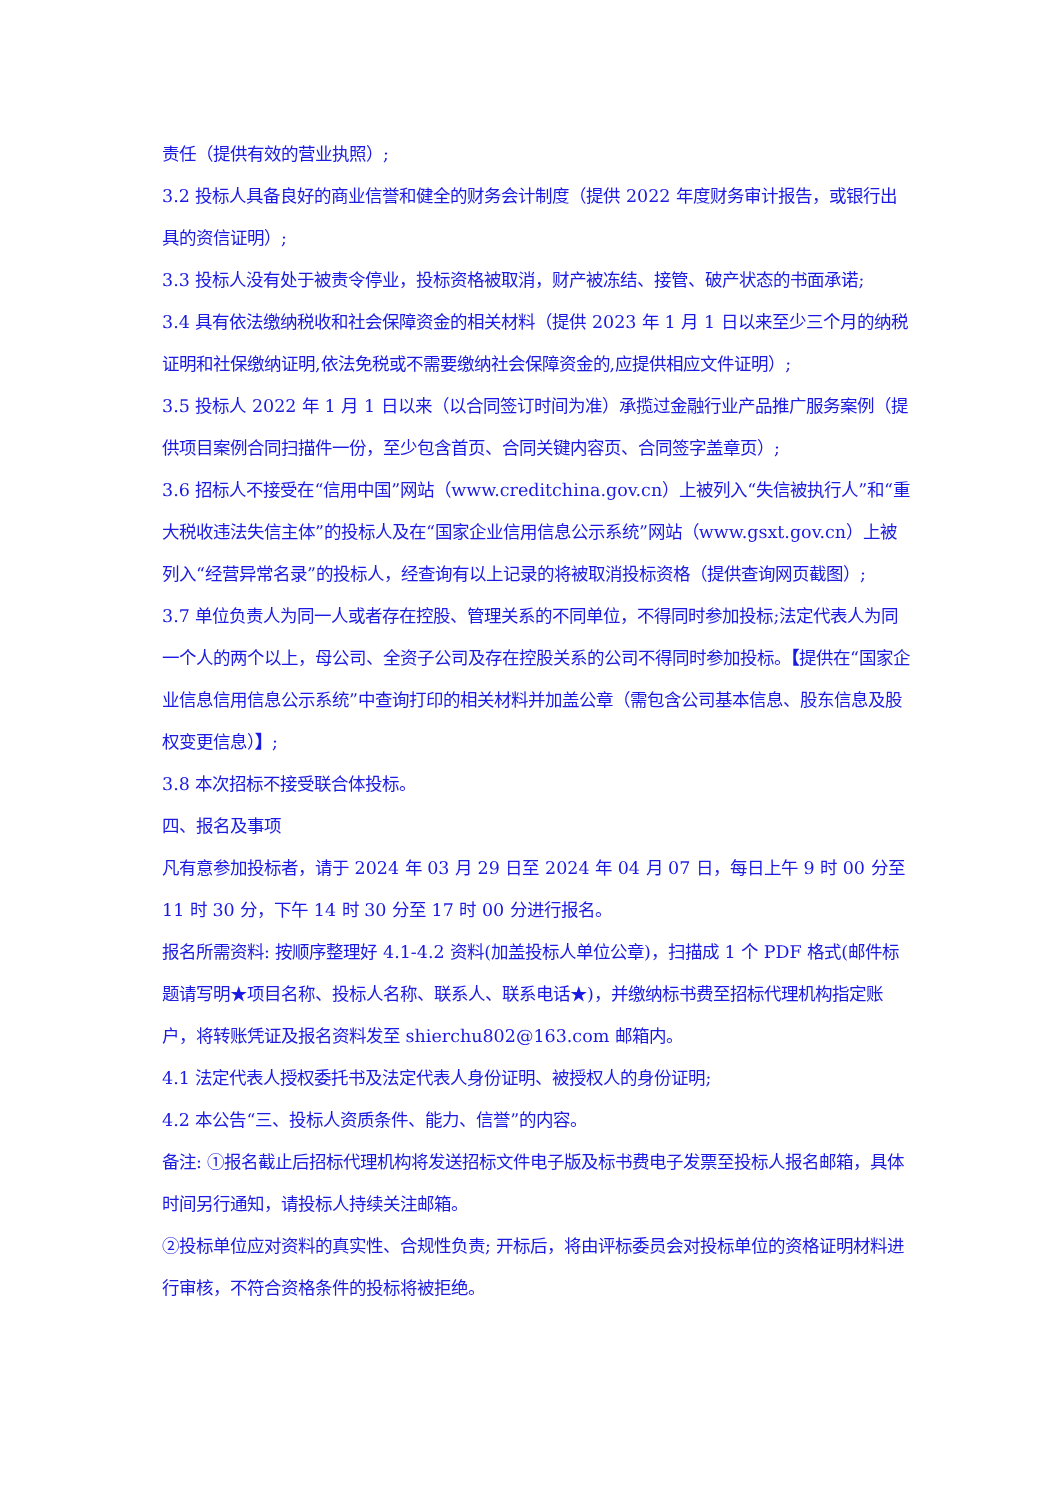责任（提供有效的营业执照）;
3.2 投标人具备良好的商业信誉和健全的财务会计制度（提供 2022 年度财务审计报告，或银行出具的资信证明）;
3.3 投标人没有处于被责令停业，投标资格被取消，财产被冻结、接管、破产状态的书面承诺;
3.4 具有依法缴纳税收和社会保障资金的相关材料（提供 2023 年 1 月 1 日以来至少三个月的纳税证明和社保缴纳证明,依法免税或不需要缴纳社会保障资金的,应提供相应文件证明）;
3.5 投标人 2022 年 1 月 1 日以来（以合同签订时间为准）承揽过金融行业产品推广服务案例（提供项目案例合同扫描件一份，至少包含首页、合同关键内容页、合同签字盖章页）;
3.6 招标人不接受在“信用中国”网站（www.creditchina.gov.cn）上被列入“失信被执行人”和“重大税收违法失信主体”的投标人及在“国家企业信用信息公示系统”网站（www.gsxt.gov.cn）上被列入“经营异常名录”的投标人，经查询有以上记录的将被取消投标资格（提供查询网页截图）;
3.7 单位负责人为同一人或者存在控股、管理关系的不同单位，不得同时参加投标;法定代表人为同一个人的两个以上，母公司、全资子公司及存在控股关系的公司不得同时参加投标。【提供在“国家企业信息信用信息公示系统”中查询打印的相关材料并加盖公章（需包含公司基本信息、股东信息及股权变更信息）】;
3.8 本次招标不接受联合体投标。
四、报名及事项
凡有意参加投标者，请于 2024 年 03 月 29 日至 2024 年 04 月 07 日，每日上午 9 时 00 分至 11 时 30 分，下午 14 时 30 分至 17 时 00 分进行报名。
报名所需资料: 按顺序整理好 4.1-4.2 资料(加盖投标人单位公章)，扫描成 1 个 PDF 格式(邮件标题请写明★项目名称、投标人名称、联系人、联系电话★)，并缴纳标书费至招标代理机构指定账户，将转账凭证及报名资料发至 shierchu802@163.com 邮箱内。
4.1 法定代表人授权委托书及法定代表人身份证明、被授权人的身份证明;
4.2 本公告“三、投标人资质条件、能力、信誉”的内容。
备注: ①报名截止后招标代理机构将发送招标文件电子版及标书费电子发票至投标人报名邮箱，具体时间另行通知，请投标人持续关注邮箱。
②投标单位应对资料的真实性、合规性负责; 开标后，将由评标委员会对投标单位的资格证明材料进行审核，不符合资格条件的投标将被拒绝。